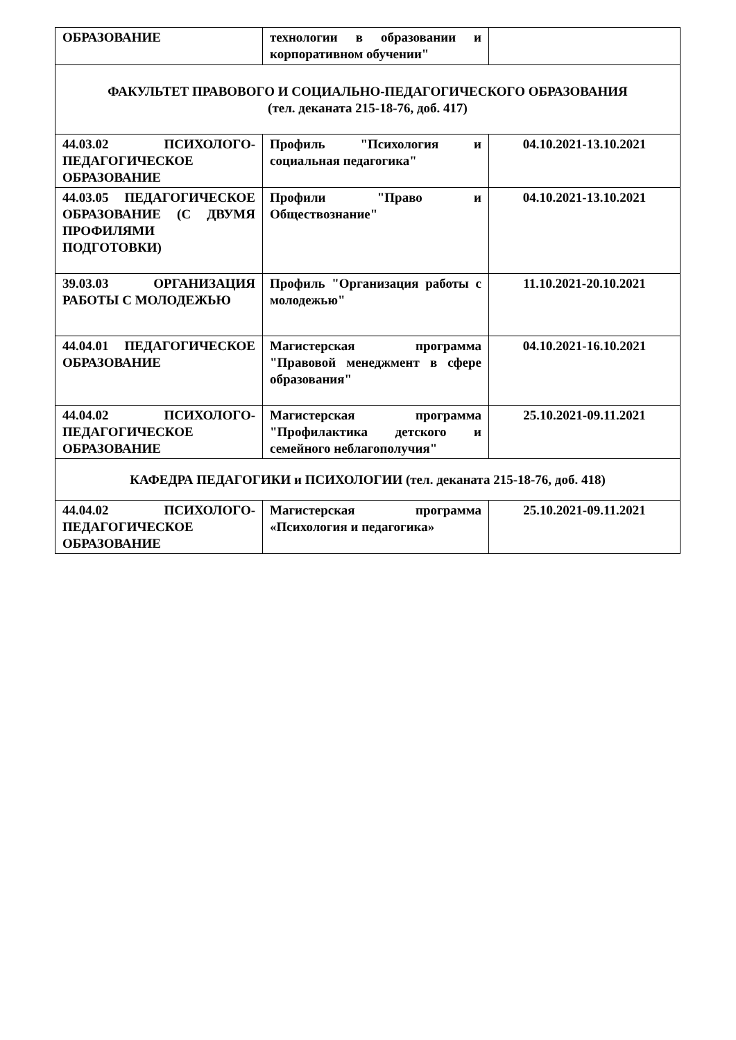| ОБРАЗОВАНИЕ | технологии в образовании и корпоративном обучении" | |
| ФАКУЛЬТЕТ ПРАВОВОГО И СОЦИАЛЬНО-ПЕДАГОГИЧЕСКОГО ОБРАЗОВАНИЯ (тел. деканата 215-18-76, доб. 417) | | |
| 44.03.02 ПСИХОЛОГО-ПЕДАГОГИЧЕСКОЕ ОБРАЗОВАНИЕ | Профиль "Психология и социальная педагогика" | 04.10.2021-13.10.2021 |
| 44.03.05 ПЕДАГОГИЧЕСКОЕ ОБРАЗОВАНИЕ (С ДВУМЯ ПРОФИЛЯМИ ПОДГОТОВКИ) | Профили "Право и Обществознание" | 04.10.2021-13.10.2021 |
| 39.03.03 ОРГАНИЗАЦИЯ РАБОТЫ С МОЛОДЕЖЬЮ | Профиль "Организация работы с молодежью" | 11.10.2021-20.10.2021 |
| 44.04.01 ПЕДАГОГИЧЕСКОЕ ОБРАЗОВАНИЕ | Магистерская программа "Правовой менеджмент в сфере образования" | 04.10.2021-16.10.2021 |
| 44.04.02 ПСИХОЛОГО-ПЕДАГОГИЧЕСКОЕ ОБРАЗОВАНИЕ | Магистерская программа "Профилактика детского и семейного неблагополучия" | 25.10.2021-09.11.2021 |
| КАФЕДРА ПЕДАГОГИКИ и ПСИХОЛОГИИ (тел. деканата 215-18-76, доб. 418) | | |
| 44.04.02 ПСИХОЛОГО-ПЕДАГОГИЧЕСКОЕ ОБРАЗОВАНИЕ | Магистерская программа «Психология и педагогика» | 25.10.2021-09.11.2021 |